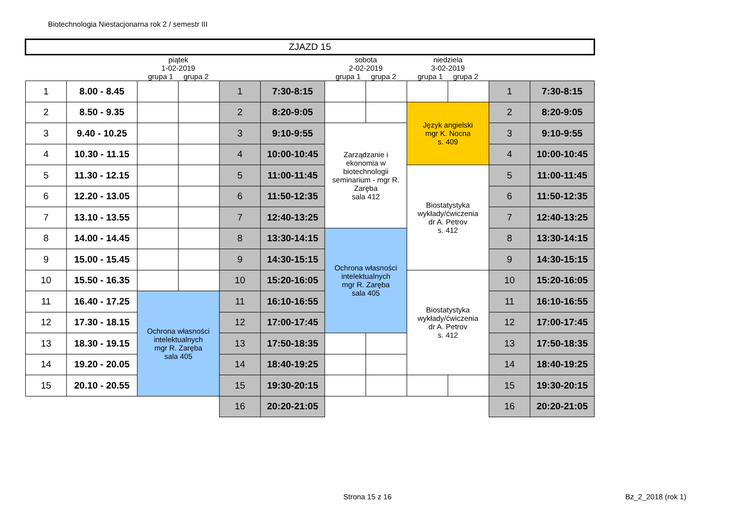Biotechnologia Niestacjonarna rok 2 / semestr III
| ZJAZD 15 | | | | | | | | | | | |
| | | piątek 1-02-2019 grupa 1 grupa 2 | | | | sobota 2-02-2019 grupa 1 grupa 2 | | niedziela 3-02-2019 grupa 1 grupa 2 | | | |
| 1 | 8.00 - 8.45 | | | 1 | 7:30-8:15 | | | | | 1 | 7:30-8:15 |
| 2 | 8.50 - 9.35 | | | 2 | 8:20-9:05 | | | Język angielski mgr K. Nocna s. 409 | | 2 | 8:20-9:05 |
| 3 | 9.40 - 10.25 | | | 3 | 9:10-9:55 | Zarządzanie i ekonomia w biotechnologii seminarium - mgr R. Zaręba sala 412 | | | | 3 | 9:10-9:55 |
| 4 | 10.30 - 11.15 | | | 4 | 10:00-10:45 | | | | | 4 | 10:00-10:45 |
| 5 | 11.30 - 12.15 | | | 5 | 11:00-11:45 | | | Biostatystyka wykłady/ćwiczenia dr A. Petrov s. 412 | | 5 | 11:00-11:45 |
| 6 | 12.20 - 13.05 | | | 6 | 11:50-12:35 | | | | | 6 | 11:50-12:35 |
| 7 | 13.10 - 13.55 | | | 7 | 12:40-13:25 | | | | | 7 | 12:40-13:25 |
| 8 | 14.00 - 14.45 | | | 8 | 13:30-14:15 | Ochrona własności intelektualnych mgr R. Zaręba sala 405 | | | | 8 | 13:30-14:15 |
| 9 | 15.00 - 15.45 | | | 9 | 14:30-15:15 | | | | | 9 | 14:30-15:15 |
| 10 | 15.50 - 16.35 | | | 10 | 15:20-16:05 | | | Biostatystyka wykłady/ćwiczenia dr A. Petrov s. 412 | | 10 | 15:20-16:05 |
| 11 | 16.40 - 17.25 | Ochrona własności intelektualnych mgr R. Zaręba sala 405 | | 11 | 16:10-16:55 | | | | | 11 | 16:10-16:55 |
| 12 | 17.30 - 18.15 | | | 12 | 17:00-17:45 | | | | | 12 | 17:00-17:45 |
| 13 | 18.30 - 19.15 | | | 13 | 17:50-18:35 | | | | | 13 | 17:50-18:35 |
| 14 | 19.20 - 20.05 | | | 14 | 18:40-19:25 | | | | | 14 | 18:40-19:25 |
| 15 | 20.10 - 20.55 | | | 15 | 19:30-20:15 | | | | | 15 | 19:30-20:15 |
| | | | | 16 | 20:20-21:05 | | | | | 16 | 20:20-21:05 |
Strona 15 z 16 Bz_2_2018 (rok 1)